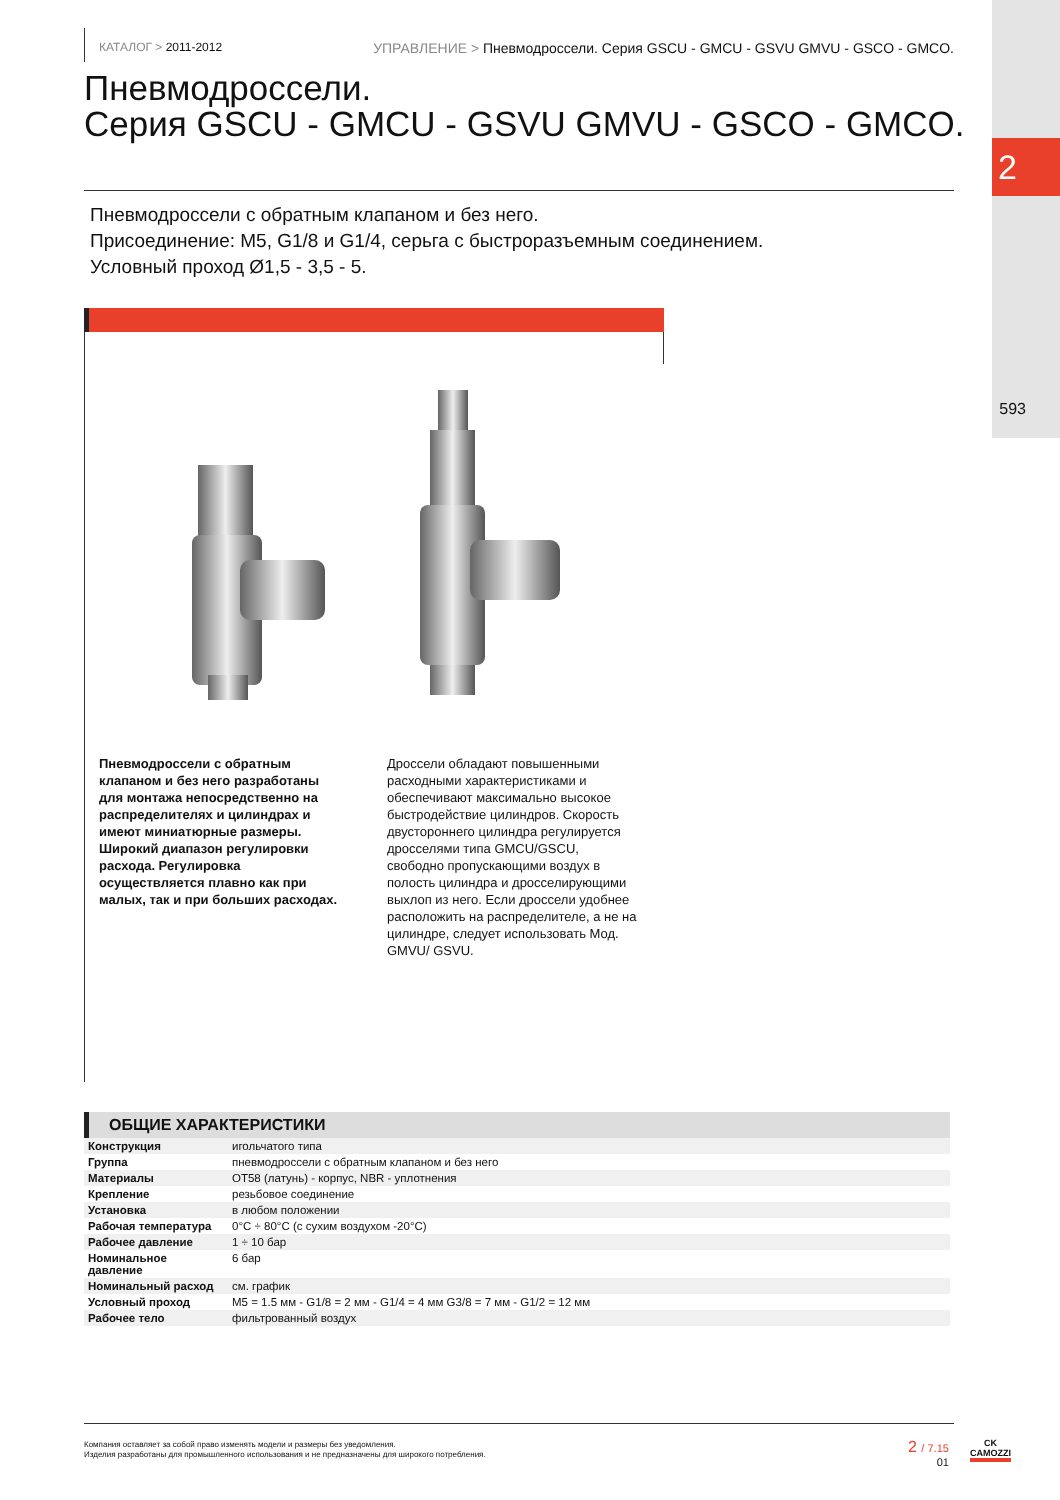2
593
КАТАЛОГ > 2011-2012 УПРАВЛЕНИЕ > Пневмодроссели. Серия GSCU - GMCU - GSVU GMVU - GSCO - GMCO.
Пневмодроссели.
Серия GSCU - GMCU - GSVU GMVU - GSCO - GMCO.
Пневмодроссели с обратным клапаном и без него.
Присоединение: M5, G1/8 и G1/4, серьга с быстроразъемным соединением.
Условный проход Ø1,5 - 3,5 - 5.
Пневмодроссели с обратным клапаном и без него разработаны для монтажа непосредственно на распределителях и цилиндрах и имеют миниатюрные размеры. Широкий диапазон регулировки расхода. Регулировка осуществляется плавно как при малых, так и при больших расходах.
Дроссели обладают повышенными расходными характеристиками и обеспечивают максимально высокое быстродействие цилиндров. Скорость двустороннего цилиндра регулируется дросселями типа GMCU/GSCU, свободно пропускающими воздух в полость цилиндра и дросселирующими выхлоп из него. Если дроссели удобнее расположить на распределителе, а не на цилиндре, следует использовать Мод. GMVU/ GSVU.
ОБЩИЕ ХАРАКТЕРИСТИКИ
| Конструкция | игольчатого типа |
| Группа | пневмодроссели с обратным клапаном и без него |
| Материалы | OT58 (латунь) - корпус, NBR - уплотнения |
| Крепление | резьбовое соединение |
| Установка | в любом положении |
| Рабочая температура | 0°C ÷ 80°C (с сухим воздухом -20°C) |
| Рабочее давление | 1 ÷ 10 бар |
| Номинальное давление | 6 бар |
| Номинальный расход | см. график |
| Условный проход | M5 = 1.5 мм - G1/8 = 2 мм - G1/4 = 4 мм G3/8 = 7 мм - G1/2 = 12 мм |
| Рабочее тело | фильтрованный воздух |
Компания оставляет за собой право изменять модели и размеры без уведомления.
Изделия разработаны для промышленного использования и не предназначены для широкого потребления.
2 / 7.15
01
CK
CAMOZZI